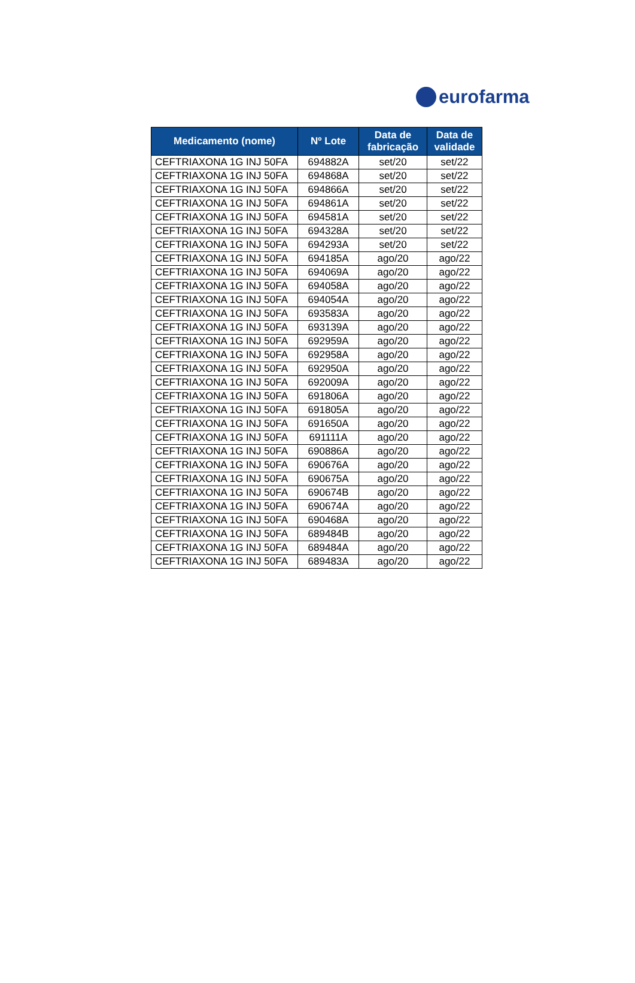eurofarma
| Medicamento (nome) | Nº Lote | Data de fabricação | Data de validade |
| --- | --- | --- | --- |
| CEFTRIAXONA 1G INJ 50FA | 694882A | set/20 | set/22 |
| CEFTRIAXONA 1G INJ 50FA | 694868A | set/20 | set/22 |
| CEFTRIAXONA 1G INJ 50FA | 694866A | set/20 | set/22 |
| CEFTRIAXONA 1G INJ 50FA | 694861A | set/20 | set/22 |
| CEFTRIAXONA 1G INJ 50FA | 694581A | set/20 | set/22 |
| CEFTRIAXONA 1G INJ 50FA | 694328A | set/20 | set/22 |
| CEFTRIAXONA 1G INJ 50FA | 694293A | set/20 | set/22 |
| CEFTRIAXONA 1G INJ 50FA | 694185A | ago/20 | ago/22 |
| CEFTRIAXONA 1G INJ 50FA | 694069A | ago/20 | ago/22 |
| CEFTRIAXONA 1G INJ 50FA | 694058A | ago/20 | ago/22 |
| CEFTRIAXONA 1G INJ 50FA | 694054A | ago/20 | ago/22 |
| CEFTRIAXONA 1G INJ 50FA | 693583A | ago/20 | ago/22 |
| CEFTRIAXONA 1G INJ 50FA | 693139A | ago/20 | ago/22 |
| CEFTRIAXONA 1G INJ 50FA | 692959A | ago/20 | ago/22 |
| CEFTRIAXONA 1G INJ 50FA | 692958A | ago/20 | ago/22 |
| CEFTRIAXONA 1G INJ 50FA | 692950A | ago/20 | ago/22 |
| CEFTRIAXONA 1G INJ 50FA | 692009A | ago/20 | ago/22 |
| CEFTRIAXONA 1G INJ 50FA | 691806A | ago/20 | ago/22 |
| CEFTRIAXONA 1G INJ 50FA | 691805A | ago/20 | ago/22 |
| CEFTRIAXONA 1G INJ 50FA | 691650A | ago/20 | ago/22 |
| CEFTRIAXONA 1G INJ 50FA | 691111A | ago/20 | ago/22 |
| CEFTRIAXONA 1G INJ 50FA | 690886A | ago/20 | ago/22 |
| CEFTRIAXONA 1G INJ 50FA | 690676A | ago/20 | ago/22 |
| CEFTRIAXONA 1G INJ 50FA | 690675A | ago/20 | ago/22 |
| CEFTRIAXONA 1G INJ 50FA | 690674B | ago/20 | ago/22 |
| CEFTRIAXONA 1G INJ 50FA | 690674A | ago/20 | ago/22 |
| CEFTRIAXONA 1G INJ 50FA | 690468A | ago/20 | ago/22 |
| CEFTRIAXONA 1G INJ 50FA | 689484B | ago/20 | ago/22 |
| CEFTRIAXONA 1G INJ 50FA | 689484A | ago/20 | ago/22 |
| CEFTRIAXONA 1G INJ 50FA | 689483A | ago/20 | ago/22 |